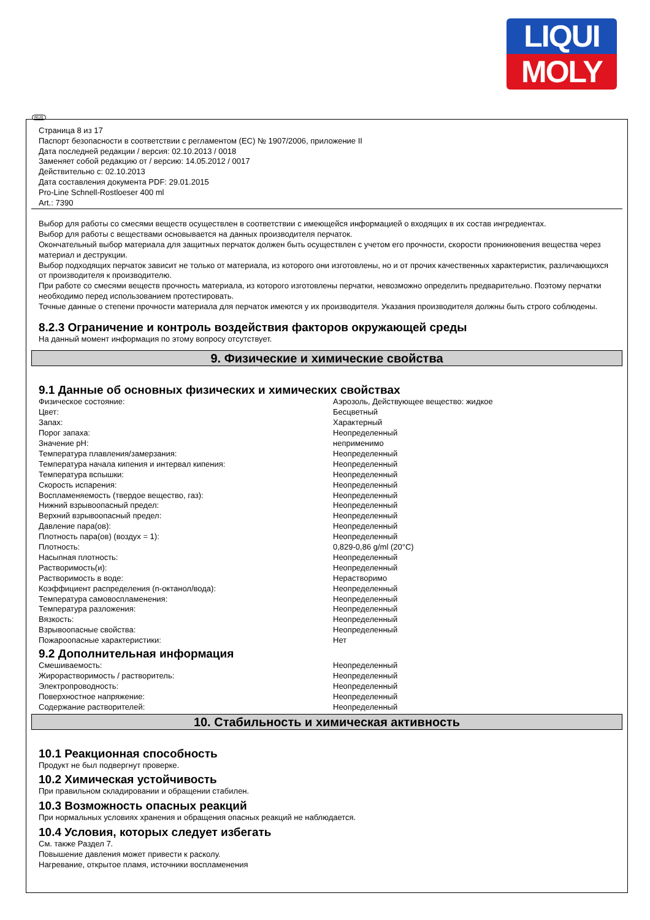LIQUI
MOLY
RUS
Страница 8 из 17
Паспорт безопасности в соответствии с регламентом (ЕС) № 1907/2006, приложение II
Дата последней редакции / версия: 02.10.2013 / 0018
Заменяет собой редакцию от / версию: 14.05.2012 / 0017
Действительно с: 02.10.2013
Дата составления документа PDF: 29.01.2015
Pro-Line Schnell-Rostloeser 400 ml
Art.: 7390
Выбор для работы со смесями веществ осуществлен в соответствии с имеющейся информацией о входящих в их состав ингредиентах.
Выбор для работы с веществами основывается на данных производителя перчаток.
Окончательный выбор материала для защитных перчаток должен быть осуществлен с учетом его прочности, скорости проникновения вещества через материал и деструкции.
Выбор подходящих перчаток зависит не только от материала, из которого они изготовлены, но и от прочих качественных характеристик, различающихся от производителя к производителю.
При работе со смесями веществ прочность материала, из которого изготовлены перчатки, невозможно определить предварительно. Поэтому перчатки необходимо перед использованием протестировать.
Точные данные о степени прочности материала для перчаток имеются у их производителя. Указания производителя должны быть строго соблюдены.
8.2.3 Ограничение и контроль воздействия факторов окружающей среды
На данный момент информация по этому вопросу отсутствует.
9. Физические и химические свойства
9.1 Данные об основных физических и химических свойствах
| Физическое состояние: | Аэрозоль, Действующее вещество: жидкое |
| Цвет: | Бесцветный |
| Запах: | Характерный |
| Порог запаха: | Неопределенный |
| Значение pH: | неприменимо |
| Температура плавления/замерзания: | Неопределенный |
| Температура начала кипения и интервал кипения: | Неопределенный |
| Температура вспышки: | Неопределенный |
| Скорость испарения: | Неопределенный |
| Воспламеняемость (твердое вещество, газ): | Неопределенный |
| Нижний взрывоопасный предел: | Неопределенный |
| Верхний взрывоопасный предел: | Неопределенный |
| Давление пара(ов): | Неопределенный |
| Плотность пара(ов) (воздух = 1): | Неопределенный |
| Плотность: | 0,829-0,86 g/ml (20°C) |
| Насыпная плотность: | Неопределенный |
| Растворимость(и): | Неопределенный |
| Растворимость в воде: | Нерастворимо |
| Коэффициент распределения (n-октанол/вода): | Неопределенный |
| Температура самовоспламенения: | Неопределенный |
| Температура разложения: | Неопределенный |
| Вязкость: | Неопределенный |
| Взрывоопасные свойства: | Неопределенный |
| Пожароопасные характеристики: | Нет |
9.2 Дополнительная информация
| Смешиваемость: | Неопределенный |
| Жирорастворимость / растворитель: | Неопределенный |
| Электропроводность: | Неопределенный |
| Поверхностное напряжение: | Неопределенный |
| Содержание растворителей: | Неопределенный |
10. Стабильность и химическая активность
10.1 Реакционная способность
Продукт не был подвергнут проверке.
10.2 Химическая устойчивость
При правильном складировании и обращении стабилен.
10.3 Возможность опасных реакций
При нормальных условиях хранения и обращения опасных реакций не наблюдается.
10.4 Условия, которых следует избегать
См. также Раздел 7.
Повышение давления может привести к расколу.
Нагревание, открытое пламя, источники воспламенения